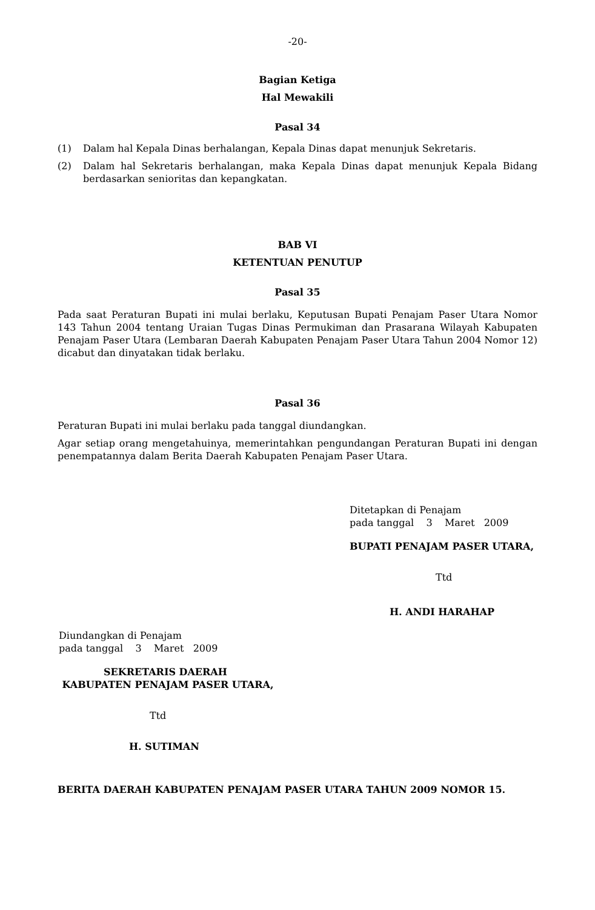-20-
Bagian Ketiga
Hal Mewakili
Pasal 34
(1) Dalam hal Kepala Dinas berhalangan, Kepala Dinas dapat menunjuk Sekretaris.
(2) Dalam hal Sekretaris berhalangan, maka Kepala Dinas dapat menunjuk Kepala Bidang berdasarkan senioritas dan kepangkatan.
BAB VI
KETENTUAN PENUTUP
Pasal 35
Pada saat Peraturan Bupati ini mulai berlaku, Keputusan Bupati Penajam Paser Utara Nomor 143 Tahun 2004 tentang Uraian Tugas Dinas Permukiman dan Prasarana Wilayah Kabupaten Penajam Paser Utara (Lembaran Daerah Kabupaten Penajam Paser Utara Tahun 2004 Nomor 12) dicabut dan dinyatakan tidak berlaku.
Pasal 36
Peraturan Bupati ini mulai berlaku pada tanggal diundangkan.
Agar setiap orang mengetahuinya, memerintahkan pengundangan Peraturan Bupati ini dengan penempatannya dalam Berita Daerah Kabupaten Penajam Paser Utara.
Ditetapkan di Penajam
pada tanggal 3 Maret 2009
BUPATI PENAJAM PASER UTARA,
Ttd
H. ANDI HARAHAP
Diundangkan di Penajam
pada tanggal 3 Maret 2009
SEKRETARIS DAERAH
KABUPATEN PENAJAM PASER UTARA,
Ttd
H. SUTIMAN
BERITA DAERAH KABUPATEN PENAJAM PASER UTARA TAHUN 2009 NOMOR 15.